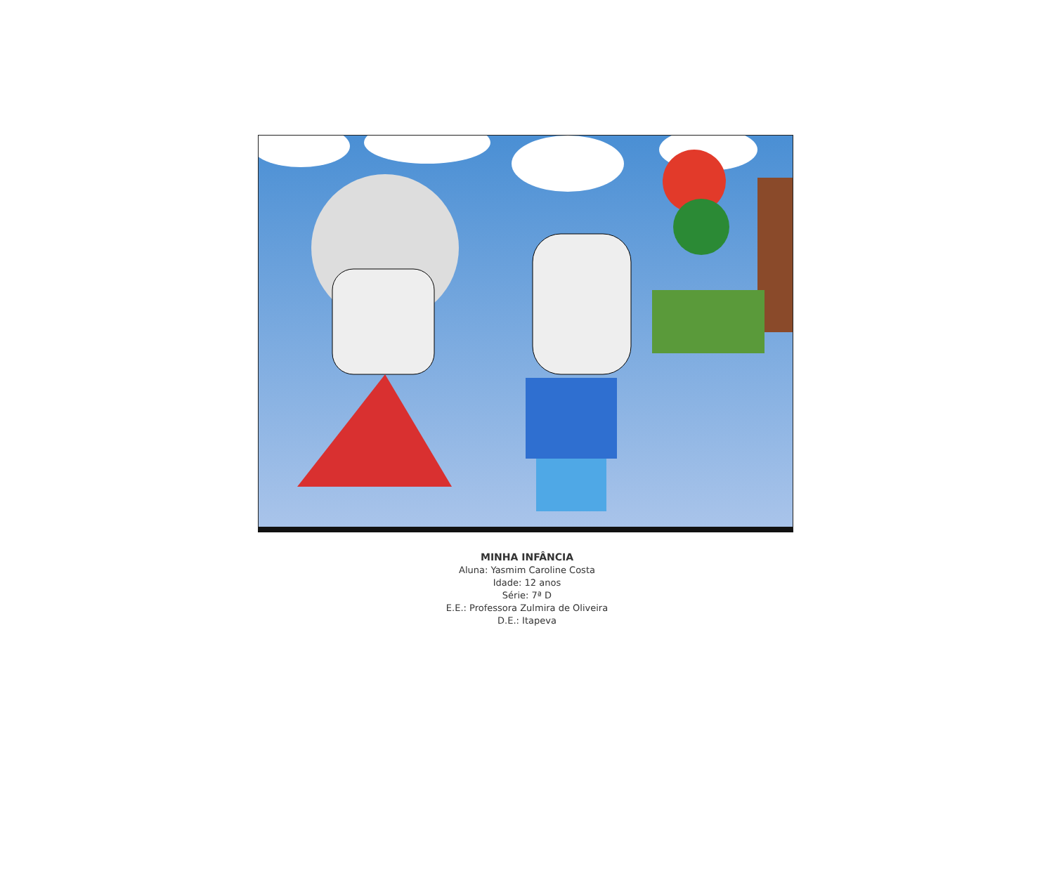MINHA INFÂNCIA
Aluna: Yasmim Caroline Costa
Idade: 12 anos
Série: 7ª D
E.E.: Professora Zulmira de Oliveira
D.E.: Itapeva